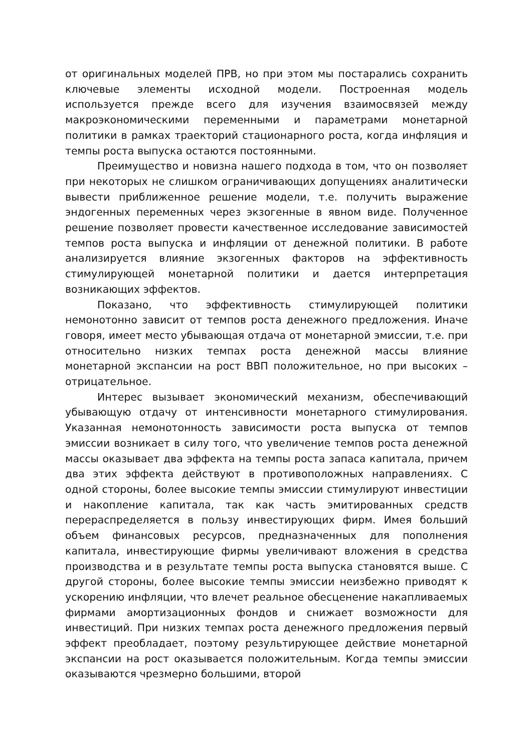от оригинальных моделей ПРВ, но при этом мы постарались сохранить ключевые элементы исходной модели. Построенная модель используется прежде всего для изучения взаимосвязей между макроэкономическими переменными и параметрами монетарной политики в рамках траекторий стационарного роста, когда инфляция и темпы роста выпуска остаются постоянными.
Преимущество и новизна нашего подхода в том, что он позволяет при некоторых не слишком ограничивающих допущениях аналитически вывести приближенное решение модели, т.е. получить выражение эндогенных переменных через экзогенные в явном виде. Полученное решение позволяет провести качественное исследование зависимостей темпов роста выпуска и инфляции от денежной политики. В работе анализируется влияние экзогенных факторов на эффективность стимулирующей монетарной политики и дается интерпретация возникающих эффектов.
Показано, что эффективность стимулирующей политики немонотонно зависит от темпов роста денежного предложения. Иначе говоря, имеет место убывающая отдача от монетарной эмиссии, т.е. при относительно низких темпах роста денежной массы влияние монетарной экспансии на рост ВВП положительное, но при высоких – отрицательное.
Интерес вызывает экономический механизм, обеспечивающий убывающую отдачу от интенсивности монетарного стимулирования. Указанная немонотонность зависимости роста выпуска от темпов эмиссии возникает в силу того, что увеличение темпов роста денежной массы оказывает два эффекта на темпы роста запаса капитала, причем два этих эффекта действуют в противоположных направлениях. С одной стороны, более высокие темпы эмиссии стимулируют инвестиции и накопление капитала, так как часть эмитированных средств перераспределяется в пользу инвестирующих фирм. Имея больший объем финансовых ресурсов, предназначенных для пополнения капитала, инвестирующие фирмы увеличивают вложения в средства производства и в результате темпы роста выпуска становятся выше. С другой стороны, более высокие темпы эмиссии неизбежно приводят к ускорению инфляции, что влечет реальное обесценение накапливаемых фирмами амортизационных фондов и снижает возможности для инвестиций. При низких темпах роста денежного предложения первый эффект преобладает, поэтому результирующее действие монетарной экспансии на рост оказывается положительным. Когда темпы эмиссии оказываются чрезмерно большими, второй